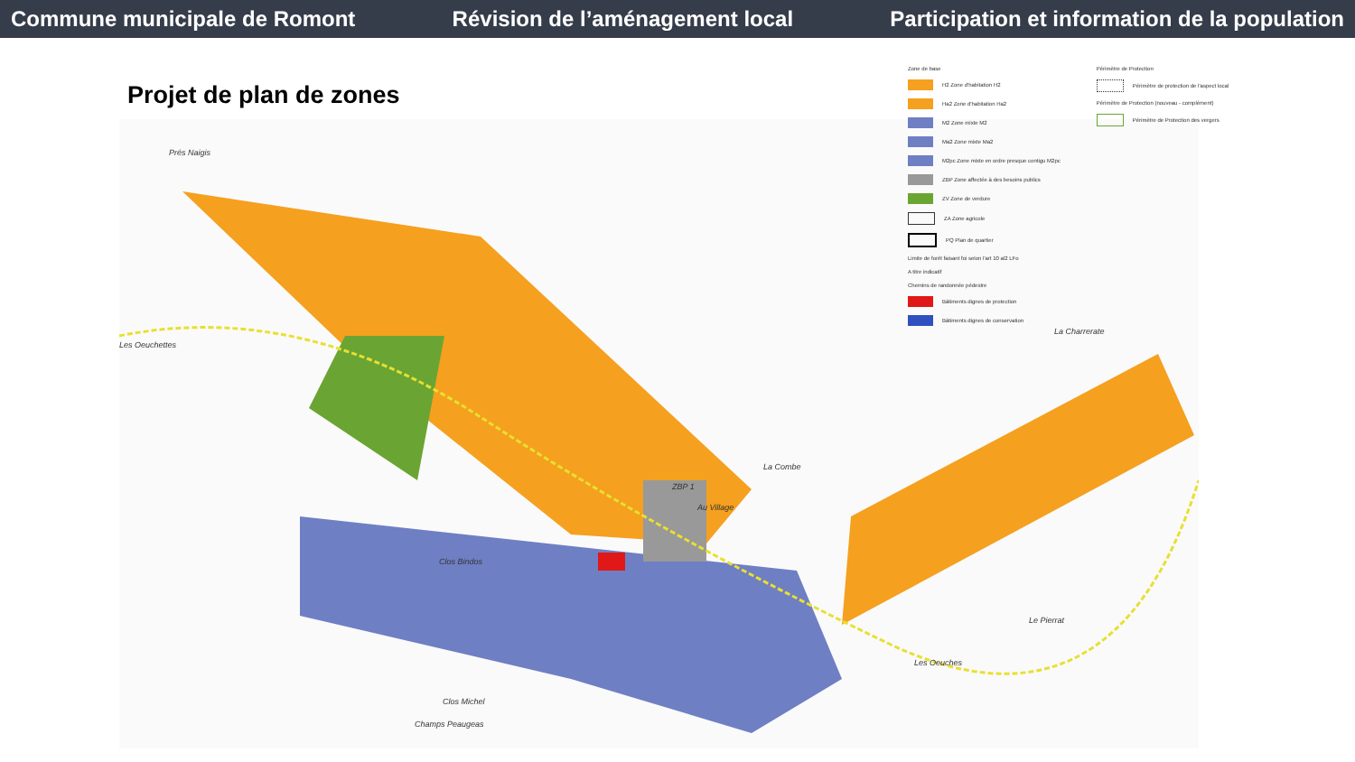Commune municipale de Romont Révision de l’aménagement local Participation et information de la population
Projet de plan de zones
Prés Naigis
Les Oeuchettes
La Charrerate
La Combe
Clos Bindos
Le Pierrat
Clos Michel
ZBP 1
Au Village
Les Oeuches
Champs Peaugeas
Zone de base
H2 Zone d'habitation H2
Ha2 Zone d'habitation Ha2
M2 Zone mixte M2
Ma2 Zone mixte Ma2
M2pc Zone mixte en ordre presque contigu M2pc
ZBP Zone affectée à des besoins publics
ZV Zone de verdure
ZA Zone agricole
PQ Plan de quartier
Limite de forêt faisant foi selon l'art 10 al2 LFo
A titre indicatif
Chemins de randonnée pédestre
Bâtiments dignes de protection
Bâtiments dignes de conservation
Périmètre de Protection
Périmètre de protection de l'aspect local
Périmètre de Protection (nouveau - complément)
Périmètre de Protection des vergers